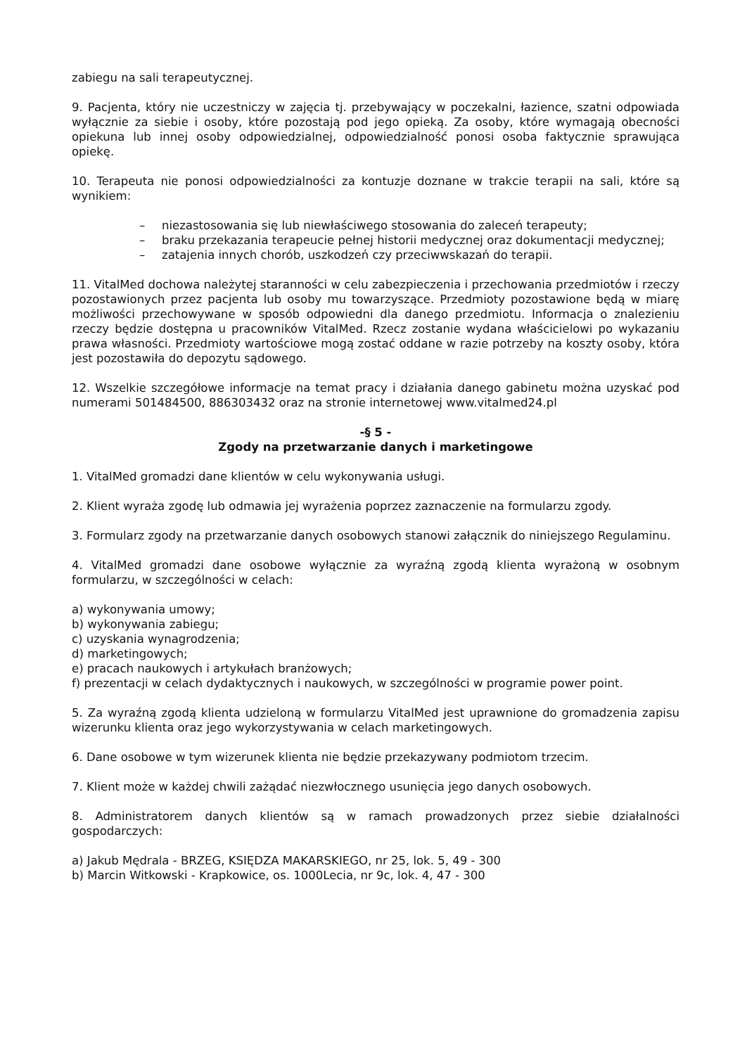zabiegu na sali terapeutycznej.
9. Pacjenta, który nie uczestniczy w zajęcia tj. przebywający w poczekalni, łazience, szatni odpowiada wyłącznie za siebie i osoby, które pozostają pod jego opieką. Za osoby, które wymagają obecności opiekuna lub innej osoby odpowiedzialnej, odpowiedzialność ponosi osoba faktycznie sprawująca opiekę.
10. Terapeuta nie ponosi odpowiedzialności za kontuzje doznane w trakcie terapii na sali, które są wynikiem:
– niezastosowania się lub niewłaściwego stosowania do zaleceń terapeuty;
– braku przekazania terapeucie pełnej historii medycznej oraz dokumentacji medycznej;
– zatajenia innych chorób, uszkodzeń czy przeciwwskazań do terapii.
11. VitalMed dochowa należytej staranności w celu zabezpieczenia i przechowania przedmiotów i rzeczy pozostawionych przez pacjenta lub osoby mu towarzyszące. Przedmioty pozostawione będą w miarę możliwości przechowywane w sposób odpowiedni dla danego przedmiotu. Informacja o znalezieniu rzeczy będzie dostępna u pracowników VitalMed. Rzecz zostanie wydana właścicielowi po wykazaniu prawa własności. Przedmioty wartościowe mogą zostać oddane w razie potrzeby na koszty osoby, która jest pozostawiła do depozytu sądowego.
12. Wszelkie szczegółowe informacje na temat pracy i działania danego gabinetu można uzyskać pod numerami 501484500, 886303432 oraz na stronie internetowej www.vitalmed24.pl
-§ 5 -
Zgody na przetwarzanie danych i marketingowe
1. VitalMed gromadzi dane klientów w celu wykonywania usługi.
2. Klient wyraża zgodę lub odmawia jej wyrażenia poprzez zaznaczenie na formularzu zgody.
3. Formularz zgody na przetwarzanie danych osobowych stanowi załącznik do niniejszego Regulaminu.
4. VitalMed gromadzi dane osobowe wyłącznie za wyraźną zgodą klienta wyrażoną w osobnym formularzu, w szczególności w celach:
a) wykonywania umowy;
b) wykonywania zabiegu;
c) uzyskania wynagrodzenia;
d) marketingowych;
e) pracach naukowych i artykułach branżowych;
f) prezentacji w celach dydaktycznych i naukowych, w szczególności w programie power point.
5. Za wyraźną zgodą klienta udzieloną w formularzu VitalMed jest uprawnione do gromadzenia zapisu wizerunku klienta oraz jego wykorzystywania w celach marketingowych.
6. Dane osobowe w tym wizerunek klienta nie będzie przekazywany podmiotom trzecim.
7. Klient może w każdej chwili zażądać niezwłocznego usunięcia jego danych osobowych.
8. Administratorem danych klientów są w ramach prowadzonych przez siebie działalności gospodarczych:
a) Jakub Mędrala - BRZEG, KSIĘDZA MAKARSKIEGO, nr 25, lok. 5, 49 - 300
b) Marcin Witkowski - Krapkowice, os. 1000Lecia, nr 9c, lok. 4, 47 - 300